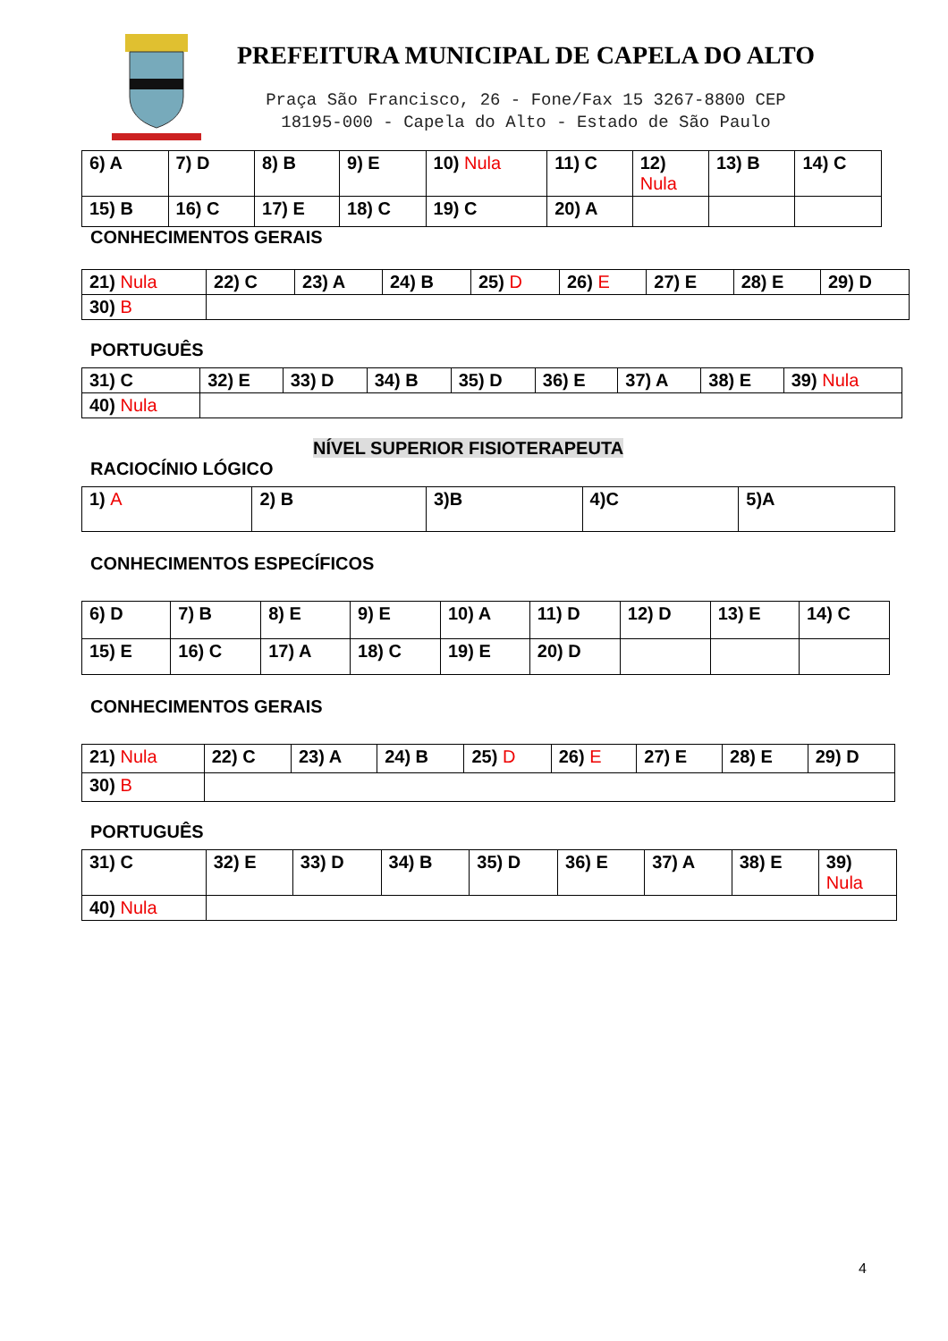PREFEITURA MUNICIPAL DE CAPELA DO ALTO
Praça São Francisco, 26 - Fone/Fax 15 3267-8800 CEP
18195-000 - Capela do Alto - Estado de São Paulo
| 6) A | 7) D | 8) B | 9) E | 10) Nula | 11) C | 12) Nula | 13) B | 14) C |
| 15) B | 16) C | 17) E | 18) C | 19) C | 20) A | | | |
CONHECIMENTOS GERAIS
| 21) Nula | 22) C | 23) A | 24) B | 25) D | 26) E | 27) E | 28) E | 29) D |
| 30) B | | | | | | | | |
PORTUGUÊS
| 31) C | 32) E | 33) D | 34) B | 35) D | 36) E | 37) A | 38) E | 39) Nula |
| 40) Nula | | | | | | | | |
NÍVEL SUPERIOR FISIOTERAPEUTA
RACIOCÍNIO LÓGICO
| 1) A | 2) B | 3)B | 4)C | 5)A |
CONHECIMENTOS ESPECÍFICOS
| 6) D | 7) B | 8) E | 9) E | 10) A | 11) D | 12) D | 13) E | 14) C |
| 15) E | 16) C | 17) A | 18) C | 19) E | 20) D | | | |
CONHECIMENTOS GERAIS
| 21) Nula | 22) C | 23) A | 24) B | 25) D | 26) E | 27) E | 28) E | 29) D |
| 30) B | | | | | | | | |
PORTUGUÊS
| 31) C | 32) E | 33) D | 34) B | 35) D | 36) E | 37) A | 38) E | 39) Nula |
| 40) Nula | | | | | | | | |
4